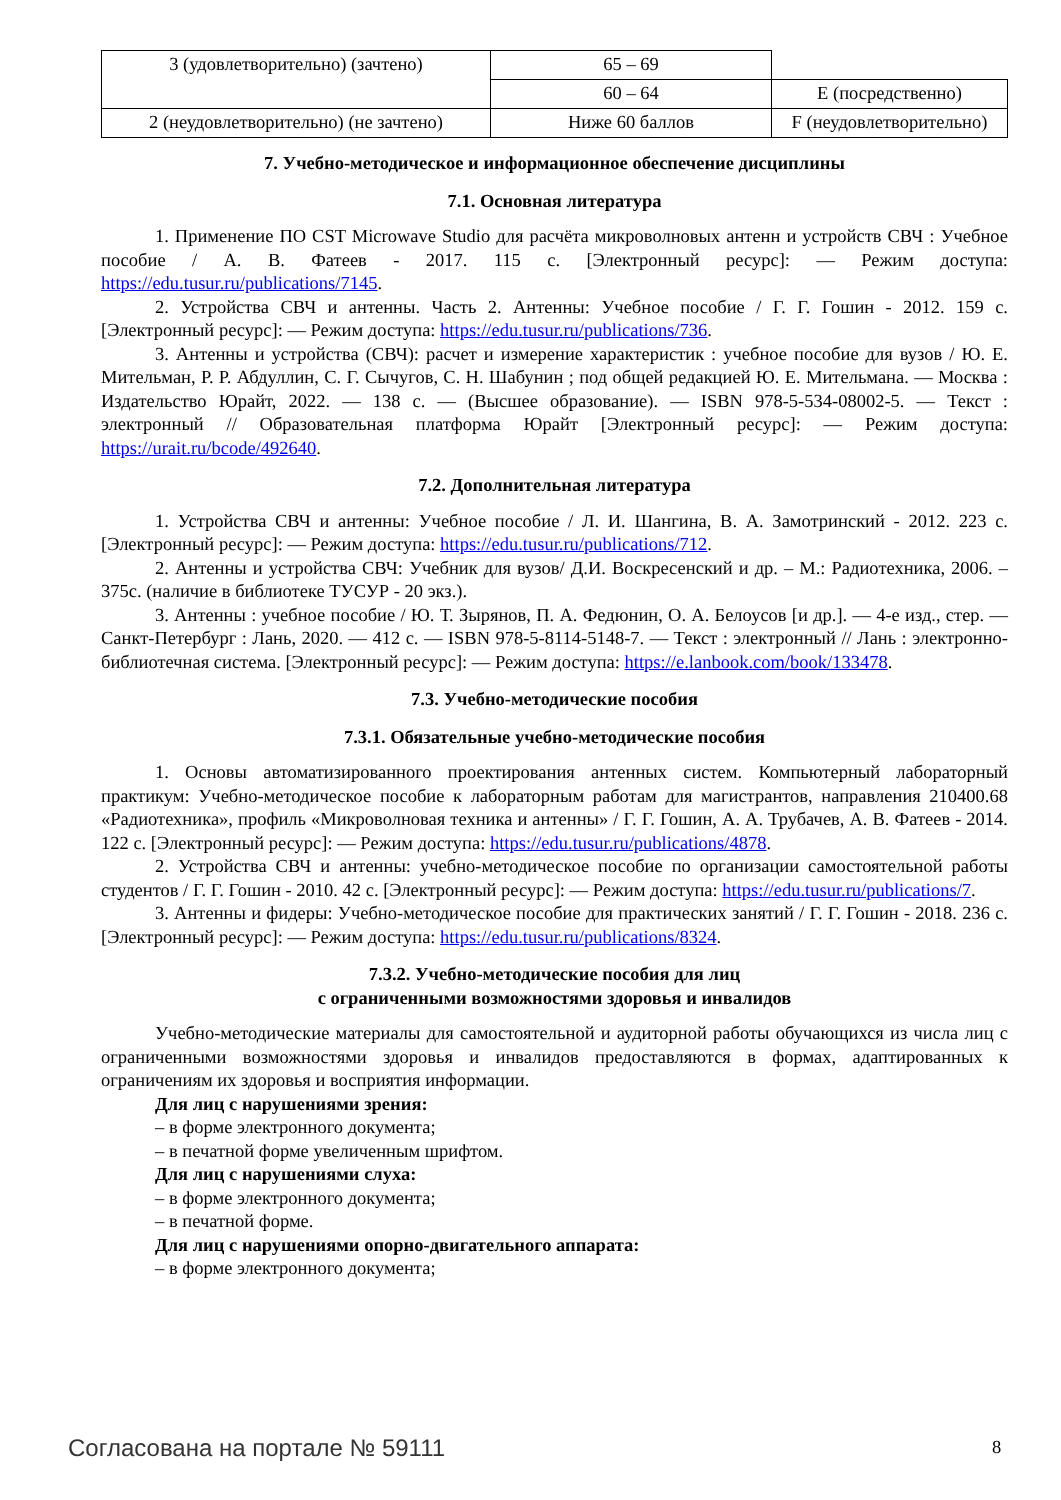| 3 (удовлетворительно) (зачтено) | 65 – 69 | |
| | 60 – 64 | E (посредственно) |
| 2 (неудовлетворительно) (не зачтено) | Ниже 60 баллов | F (неудовлетворительно) |
7. Учебно-методическое и информационное обеспечение дисциплины
7.1. Основная литература
1. Применение ПО CST Microwave Studio для расчёта микроволновых антенн и устройств СВЧ : Учебное пособие / А. В. Фатеев - 2017. 115 с. [Электронный ресурс]: — Режим доступа: https://edu.tusur.ru/publications/7145.
2. Устройства СВЧ и антенны. Часть 2. Антенны: Учебное пособие / Г. Г. Гошин - 2012. 159 с. [Электронный ресурс]: — Режим доступа: https://edu.tusur.ru/publications/736.
3. Антенны и устройства (СВЧ): расчет и измерение характеристик : учебное пособие для вузов / Ю. Е. Мительман, Р. Р. Абдуллин, С. Г. Сычугов, С. Н. Шабунин ; под общей редакцией Ю. Е. Мительмана. — Москва : Издательство Юрайт, 2022. — 138 с. — (Высшее образование). — ISBN 978-5-534-08002-5. — Текст : электронный // Образовательная платформа Юрайт [Электронный ресурс]: — Режим доступа: https://urait.ru/bcode/492640.
7.2. Дополнительная литература
1. Устройства СВЧ и антенны: Учебное пособие / Л. И. Шангина, В. А. Замотринский - 2012. 223 с. [Электронный ресурс]: — Режим доступа: https://edu.tusur.ru/publications/712.
2. Антенны и устройства СВЧ: Учебник для вузов/ Д.И. Воскресенский и др. – М.: Радиотехника, 2006. – 375с. (наличие в библиотеке ТУСУР - 20 экз.).
3. Антенны : учебное пособие / Ю. Т. Зырянов, П. А. Федюнин, О. А. Белоусов [и др.]. — 4-е изд., стер. — Санкт-Петербург : Лань, 2020. — 412 с. — ISBN 978-5-8114-5148-7. — Текст : электронный // Лань : электронно-библиотечная система. [Электронный ресурс]: — Режим доступа: https://e.lanbook.com/book/133478.
7.3. Учебно-методические пособия
7.3.1. Обязательные учебно-методические пособия
1. Основы автоматизированного проектирования антенных систем. Компьютерный лабораторный практикум: Учебно-методическое пособие к лабораторным работам для магистрантов, направления 210400.68 «Радиотехника», профиль «Микроволновая техника и антенны» / Г. Г. Гошин, А. А. Трубачев, А. В. Фатеев - 2014. 122 с. [Электронный ресурс]: — Режим доступа: https://edu.tusur.ru/publications/4878.
2. Устройства СВЧ и антенны: учебно-методическое пособие по организации самостоятельной работы студентов / Г. Г. Гошин - 2010. 42 с. [Электронный ресурс]: — Режим доступа: https://edu.tusur.ru/publications/7.
3. Антенны и фидеры: Учебно-методическое пособие для практических занятий / Г. Г. Гошин - 2018. 236 с. [Электронный ресурс]: — Режим доступа: https://edu.tusur.ru/publications/8324.
7.3.2. Учебно-методические пособия для лиц
с ограниченными возможностями здоровья и инвалидов
Учебно-методические материалы для самостоятельной и аудиторной работы обучающихся из числа лиц с ограниченными возможностями здоровья и инвалидов предоставляются в формах, адаптированных к ограничениям их здоровья и восприятия информации.
Для лиц с нарушениями зрения:
– в форме электронного документа;
– в печатной форме увеличенным шрифтом.
Для лиц с нарушениями слуха:
– в форме электронного документа;
– в печатной форме.
Для лиц с нарушениями опорно-двигательного аппарата:
– в форме электронного документа;
Согласована на портале № 59111 8